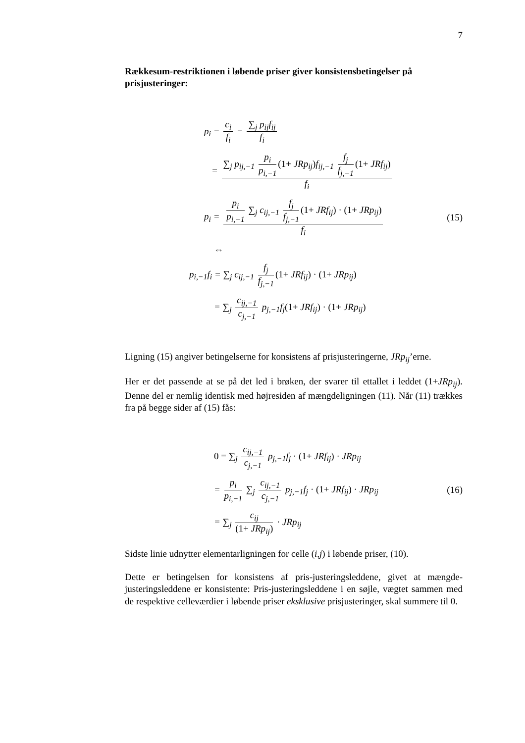7
Rækkesum-restriktionen i løbende priser giver konsistensbetingelser på prisjusteringer:
p<sub>i</sub> = c<sub>i</sub> f<sub>i</sub> = ∑<sub>j</sub> p<sub>ij</sub>f<sub>ij</sub> f<sub>i</sub>
= ∑<sub>j</sub> p<sub>ij,−1</sub> p<sub>i</sub> p<sub>i,−1</sub> (1+ JRp<sub>ij</sub>) f<sub>ij,−1</sub> f<sub>j</sub> f<sub>j,−1</sub> (1+ JRf<sub>ij</sub>) f<sub>i</sub>
p<sub>i</sub> = p<sub>i</sub> p<sub>i,−1</sub> ∑<sub>j</sub> c<sub>ij,−1</sub> f<sub>j</sub> f<sub>j,−1</sub> (1+ JRf<sub>ij</sub>) · (1+ JRp<sub>ij</sub>) f<sub>i</sub>
(15)
⇔
p<sub>i,−1</sub>f<sub>i</sub> = ∑<sub>j</sub> c<sub>ij,−1</sub> f<sub>j</sub> f<sub>j,−1</sub> (1+ JRf<sub>ij</sub>) · (1+ JRp<sub>ij</sub>)
= ∑<sub>j</sub> c<sub>ij,−1</sub> c<sub>j,−1</sub> p<sub>j,−1</sub>f<sub>j</sub>(1+ JRf<sub>ij</sub>) · (1+ JRp<sub>ij</sub>)
Ligning (15) angiver betingelserne for konsistens af prisjusteringerne, JRp<sub>ij</sub>’erne.
Her er det passende at se på det led i brøken, der svarer til ettallet i leddet (1+JRp<sub>ij</sub>). Denne del er nemlig identisk med højresiden af mængdeligningen (11). Når (11) trækkes fra på begge sider af (15) fås:
0 = ∑<sub>j</sub> c<sub>ij,−1</sub> c<sub>j,−1</sub> p<sub>j,−1</sub>f<sub>j</sub> · (1+ JRf<sub>ij</sub>) · JRp<sub>ij</sub>
= p<sub>i</sub> p<sub>i,−1</sub> ∑<sub>j</sub> c<sub>ij,−1</sub> c<sub>j,−1</sub> p<sub>j,−1</sub>f<sub>j</sub> · (1+ JRf<sub>ij</sub>) · JRp<sub>ij</sub>
(16)
= ∑<sub>j</sub> c<sub>ij</sub> (1+ JRp<sub>ij</sub>) · JRp<sub>ij</sub>
Sidste linie udnytter elementarligningen for celle (i,j) i løbende priser, (10).
Dette er betingelsen for konsistens af pris-justeringsleddene, givet at mængde-justeringsleddene er konsistente: Pris-justeringsleddene i en søjle, vægtet sammen med de respektive celleværdier i løbende priser eksklusive prisjusteringer, skal summere til 0.